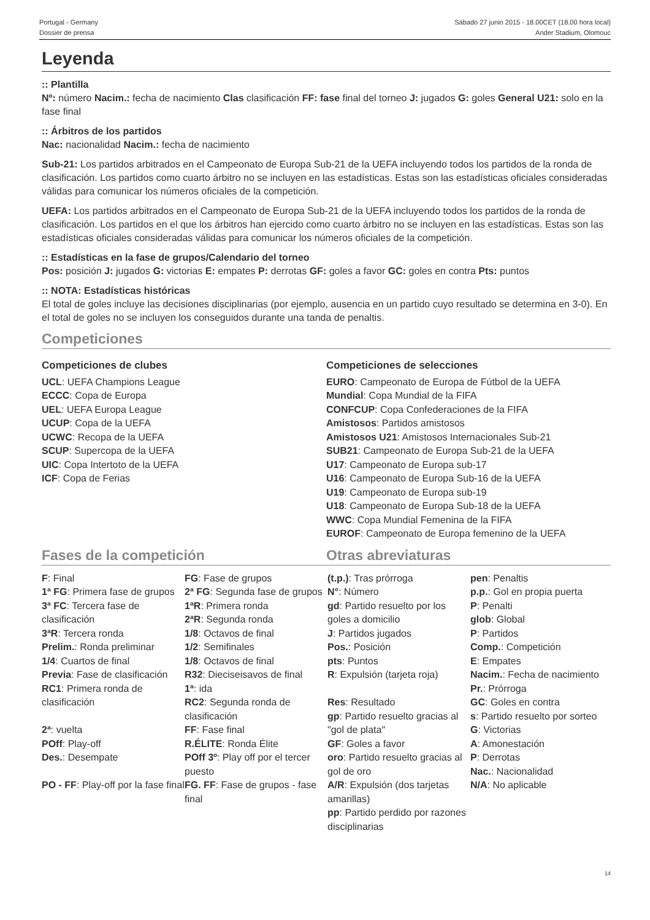Portugal - Germany
Dossier de prensa
Sábado 27 junio 2015 - 18.00CET (18.00 hora local)
Ander Stadium, Olomouc
Leyenda
:: Plantilla
Nº: número Nacim.: fecha de nacimiento Clas clasificación FF: fase final del torneo J: jugados G: goles General U21: solo en la fase final
:: Árbitros de los partidos
Nac: nacionalidad Nacim.: fecha de nacimiento
Sub-21: Los partidos arbitrados en el Campeonato de Europa Sub-21 de la UEFA incluyendo todos los partidos de la ronda de clasificación. Los partidos como cuarto árbitro no se incluyen en las estadísticas. Estas son las estadísticas oficiales consideradas válidas para comunicar los números oficiales de la competición.
UEFA: Los partidos arbitrados en el Campeonato de Europa Sub-21 de la UEFA incluyendo todos los partidos de la ronda de clasificación. Los partidos en el que los árbitros han ejercido como cuarto árbitro no se incluyen en las estadísticas. Estas son las estadísticas oficiales consideradas válidas para comunicar los números oficiales de la competición.
:: Estadísticas en la fase de grupos/Calendario del torneo
Pos: posición J: jugados G: victorias E: empates P: derrotas GF: goles a favor GC: goles en contra Pts: puntos
:: NOTA: Estadísticas históricas
El total de goles incluye las decisiones disciplinarias (por ejemplo, ausencia en un partido cuyo resultado se determina en 3-0). En el total de goles no se incluyen los conseguidos durante una tanda de penaltis.
Competiciones
Competiciones de clubes
UCL: UEFA Champions League
ECCC: Copa de Europa
UEL: UEFA Europa League
UCUP: Copa de la UEFA
UCWC: Recopa de la UEFA
SCUP: Supercopa de la UEFA
UIC: Copa Intertoto de la UEFA
ICF: Copa de Ferias
Competiciones de selecciones
EURO: Campeonato de Europa de Fútbol de la UEFA
Mundial: Copa Mundial de la FIFA
CONFCUP: Copa Confederaciones de la FIFA
Amistosos: Partidos amistosos
Amistosos U21: Amistosos Internacionales Sub-21
SUB21: Campeonato de Europa Sub-21 de la UEFA
U17: Campeonato de Europa sub-17
U16: Campeonato de Europa Sub-16 de la UEFA
U19: Campeonato de Europa sub-19
U18: Campeonato de Europa Sub-18 de la UEFA
WWC: Copa Mundial Femenina de la FIFA
EUROF: Campeonato de Europa femenino de la UEFA
Fases de la competición Otras abreviaturas
| F : Final 1ª FG : Primera fase de grupos 3ª FC : Tercera fase de clasificación 3ªR : Tercera ronda Prelim. : Ronda preliminar 1/4 : Cuartos de final Previa : Fase de clasificación RC1 : Primera ronda de clasificación 2ª : vuelta POff : Play-off Des. : Desempate PO - FF : Play-off por la fase final | FG : Fase de grupos 2ª FG : Segunda fase de grupos 1ªR : Primera ronda 2ªR : Segunda ronda 1/8 : Octavos de final 1/2 : Semifinales 1/8 : Octavos de final R32 : Dieciseisavos de final 1ª : ida RC2 : Segunda ronda de clasificación FF : Fase final R.ÉLITE : Ronda Élite POff 3º : Play off por el tercer puesto FG. FF : Fase de grupos - fase final | (t.p.) : Tras prórroga N° : Número gd : Partido resuelto por los goles a domicilio J : Partidos jugados Pos. : Posición pts : Puntos R : Expulsión (tarjeta roja) Res : Resultado gp : Partido resuelto gracias al "gol de plata" GF : Goles a favor oro : Partido resuelto gracias al gol de oro A/R : Expulsión (dos tarjetas amarillas) pp : Partido perdido por razones disciplinarias | pen : Penaltis p.p. : Gol en propia puerta P : Penalti glob : Global P : Partidos Comp. : Competición E : Empates Nacim. : Fecha de nacimiento Pr. : Prórroga GC : Goles en contra s : Partido resuelto por sorteo G : Victorias A : Amonestación P : Derrotas Nac. : Nacionalidad N/A : No aplicable |
14